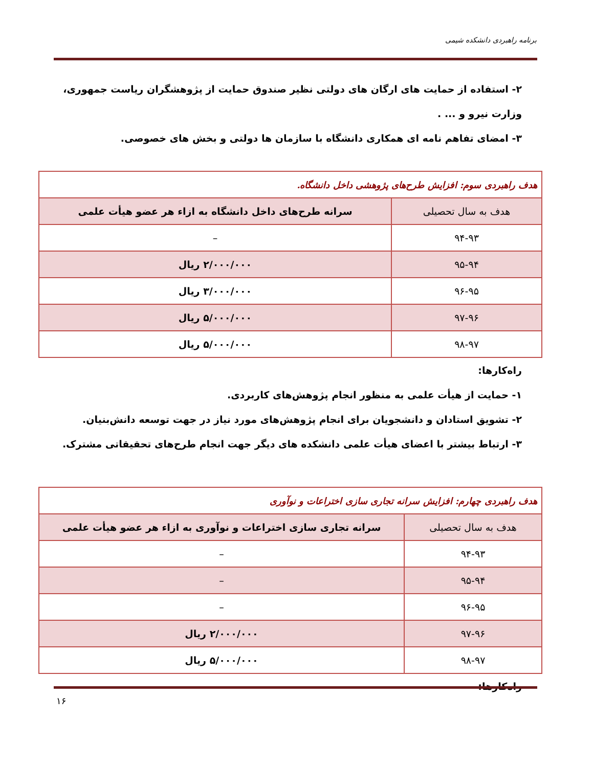برنامه راهبردی دانشکده شیمی
۲- استفاده از حمایت های ارگان های دولتی نظیر صندوق حمایت از پژوهشگران ریاست جمهوری، وزارت نیرو و ... .
۳- امضای تفاهم نامه ای همکاری دانشگاه با سازمان ها دولتی و بخش های خصوصی.
| هدف راهبردی سوم: افزایش طرح‌های پژوهشی داخل دانشگاه. | |
| هدف به سال تحصیلی | سرانه طرح‌های داخل دانشگاه به ازاء هر عضو هیأت علمی |
| ۹۴-۹۳ | – |
| ۹۵-۹۴ | ۲/۰۰۰/۰۰۰ ریال |
| ۹۶-۹۵ | ۳/۰۰۰/۰۰۰ ریال |
| ۹۷-۹۶ | ۵/۰۰۰/۰۰۰ ریال |
| ۹۸-۹۷ | ۵/۰۰۰/۰۰۰ ریال |
راه‌کارها:
۱- حمایت از هیأت علمی به منظور انجام پژوهش‌های کاربردی.
۲- تشویق استادان و دانشجویان برای انجام پژوهش‌های مورد نیاز در جهت توسعه دانش‌بنیان.
۳- ارتباط بیشتر با اعضای هیأت علمی دانشکده های دیگر جهت انجام طرح‌های تحقیقاتی مشترک.
| هدف راهبردی چهارم: افزایش سرانه تجاری سازی اختراعات و نوآوری | |
| هدف به سال تحصیلی | سرانه تجاری سازی اختراعات و نوآوری به ازاء هر عضو هیأت علمی |
| ۹۴-۹۳ | – |
| ۹۵-۹۴ | – |
| ۹۶-۹۵ | – |
| ۹۷-۹۶ | ۲/۰۰۰/۰۰۰ ریال |
| ۹۸-۹۷ | ۵/۰۰۰/۰۰۰ ریال |
راه‌کارها:
۱۶